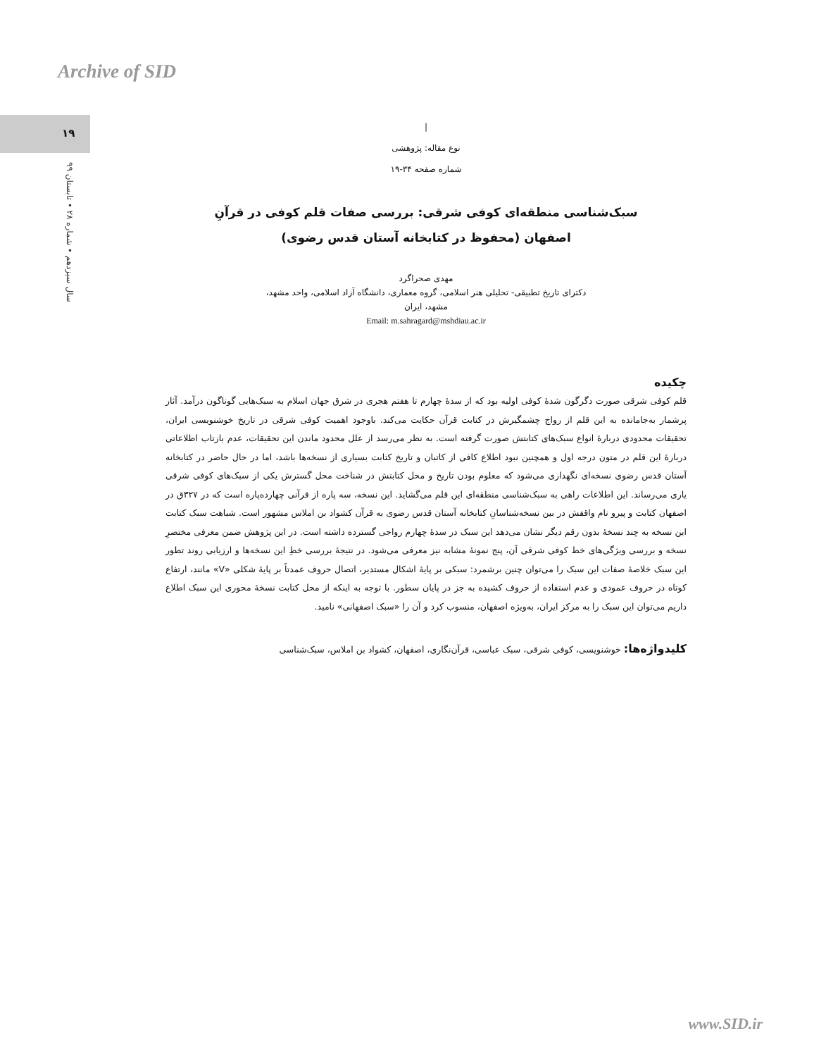Archive of SID
۱۹
سال سیزدهم • شماره ۲۸ • تابستان ۹۹
|
نوع مقاله: پژوهشی
شماره صفحه ۳۴-۱۹
سبک‌شناسی منطقه‌ای کوفی شرقی: بررسی صفات قلم کوفی در قرآنِ
اصفهان (محفوظ در کتابخانه آستان قدس رضوی)
مهدی صحراگرد
دکترای تاریخ تطبیقی- تحلیلی هنر اسلامی، گروه معماری، دانشگاه آزاد اسلامی، واحد مشهد،
مشهد، ایران
Email: m.sahragard@mshdiau.ac.ir
چکیده
قلم کوفی شرقی صورت دگرگون شدۀ کوفی اولیه بود که از سدۀ چهارم تا هفتم هجری در شرق جهان اسلام به سبک‌هایی گوناگون درآمد. آثار پرشمار به‌جامانده به این قلم از رواج چشمگیرش در کتابت قرآن حکایت می‌کند. باوجود اهمیت کوفی شرقی در تاریخ خوشنویسی ایران، تحقیقات محدودی دربارۀ انواع سبک‌های کتابتش صورت گرفته است. به نظر می‌رسد از علل محدود ماندن این تحقیقات، عدم بازتاب اطلاعاتی دربارۀ این قلم در متون درجه اول و همچنین نبود اطلاع کافی از کاتبان و تاریخ کتابت بسیاری از نسخه‌ها باشد، اما در حال حاضر در کتابخانه آستان قدس رضوی نسخه‌ای نگهداری می‌شود که معلوم بودن تاریخ و محل کتابتش در شناخت محل گسترش یکی از سبک‌های کوفی شرقی یاری می‌رساند. این اطلاعات راهی به سبک‌شناسی منطقه‌ای این قلم می‌گشاید. این نسخه، سه پاره از قرآنی چهارده‌پاره است که در ۳۲۷ق در اصفهان کتابت و پیرو نام واقفش در بین نسخه‌شناسانِ کتابخانه آستان قدس رضوی به قرآن کشواد بن املاس مشهور است. شباهت سبک کتابت این نسخه به چند نسخۀ بدون رقم دیگر نشان می‌دهد این سبک در سدۀ چهارم رواجی گسترده داشته است. در این پژوهش ضمن معرفی مختصرِ نسخه و بررسی ویژگی‌های خط کوفی شرقی آن، پنج نمونۀ مشابه نیز معرفی می‌شود. در نتیجۀ بررسی خطِ این نسخه‌ها و ارزیابی روند تطور این سبک خلاصۀ صفات این سبک را می‌توان چنین برشمرد: سبکی بر پایۀ اشکال مستدیر، اتصال حروف عمدتاً بر پایۀ شکلی «V» مانند، ارتفاع کوتاه در حروف عمودی و عدم استفاده از حروف کشیده به جز در پایان سطور. با توجه به اینکه از محل کتابت نسخۀ محوری این سبک اطلاع داریم می‌توان این سبک را به مرکز ایران، به‌ویژه اصفهان، منسوب کرد و آن را «سبک اصفهانی» نامید.
کلیدواژه‌ها: خوشنویسی، کوفی شرقی، سبک عباسی، قرآن‌نگاری، اصفهان، کشواد بن املاس، سبک‌شناسی
www.SID.ir